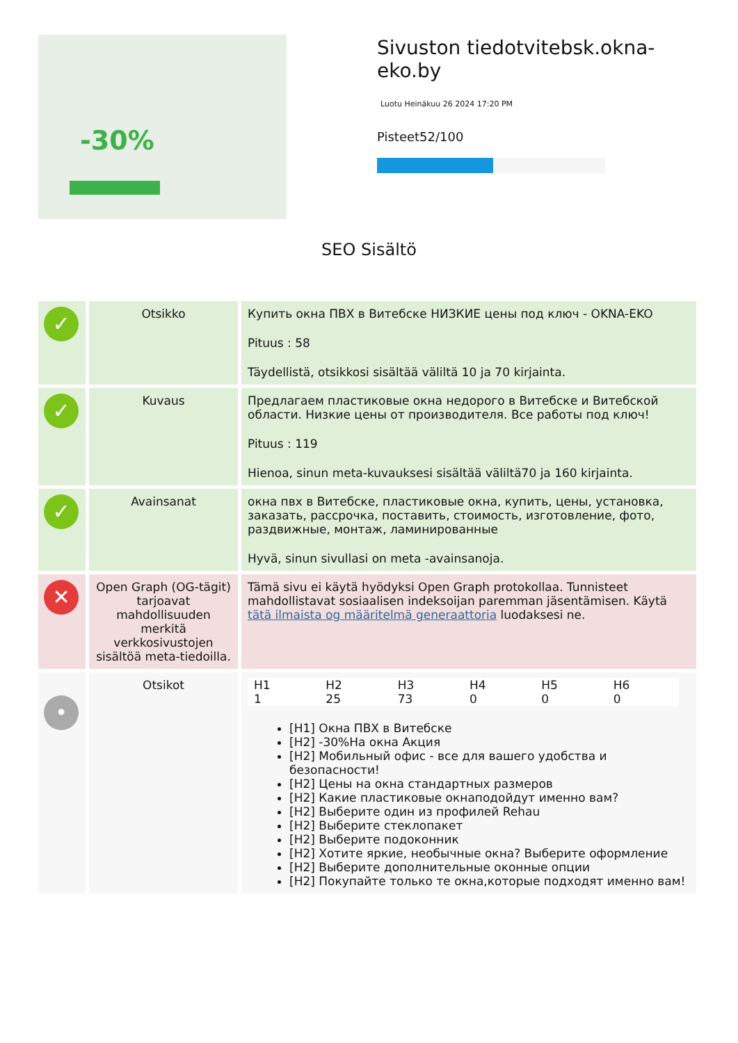-30%
Sivuston tiedotvitebsk.okna-eko.by
Luotu Heinäkuu 26 2024 17:20 PM
Pisteet52/100
SEO Sisältö
| ✓ | Otsikko | Купить окна ПВХ в Витебске НИЗКИЕ цены под ключ - OKNA-EKO Pituus : 58 Täydellistä, otsikkosi sisältää väliltä 10 ja 70 kirjainta. |
| ✓ | Kuvaus | Предлагаем пластиковые окна недорого в Витебске и Витебской области. Низкие цены от производителя. Все работы под ключ! Pituus : 119 Hienoa, sinun meta-kuvauksesi sisältää väliltä70 ja 160 kirjainta. |
| ✓ | Avainsanat | окна пвх в Витебске, пластиковые окна, купить, цены, установка, заказать, рассрочка, поставить, стоимость, изготовление, фото, раздвижные, монтаж, ламинированные Hyvä, sinun sivullasi on meta -avainsanoja. |
| ✕ | Open Graph (OG-tägit) tarjoavat mahdollisuuden merkitä verkkosivustojen sisältöä meta-tiedoilla. | Tämä sivu ei käytä hyödyksi Open Graph protokollaa. Tunnisteet mahdollistavat sosiaalisen indeksoijan paremman jäsentämisen. Käytä tätä ilmaista og määritelmä generaattoria luodaksesi ne. |
| • | Otsikot | / H1 / H2 / H3 / H4 / H5 / H6 / / 1 / 25 / 73 / 0 / 0 / 0 / [H1] Окна ПВХ в Витебске [H2] -30%На окна Акция [H2] Мобильный офис - все для вашего удобства и безопасности! [H2] Цены на окна стандартных размеров [H2] Какие пластиковые окнаподойдут именно вам? [H2] Выберите один из профилей Rehau [H2] Выберите стеклопакет [H2] Выберите подоконник [H2] Хотите яркие, необычные окна? Выберите оформление [H2] Выберите дополнительные оконные опции [H2] Покупайте только те окна,которые подходят именно вам! |